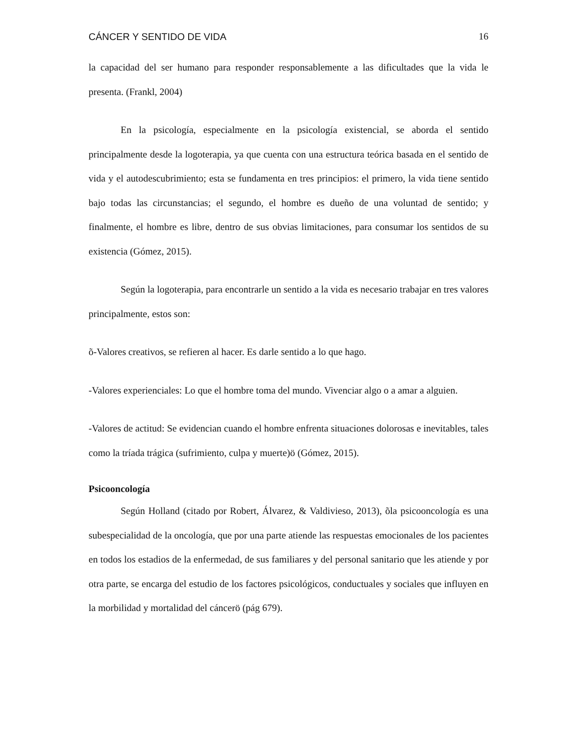CÁNCER Y SENTIDO DE VIDA 16
la capacidad del ser humano para responder responsablemente a las dificultades que la vida le presenta. (Frankl, 2004)
En la psicología, especialmente en la psicología existencial, se aborda el sentido principalmente desde la logoterapia, ya que cuenta con una estructura teórica basada en el sentido de vida y el autodescubrimiento; esta se fundamenta en tres principios: el primero, la vida tiene sentido bajo todas las circunstancias; el segundo, el hombre es dueño de una voluntad de sentido; y finalmente, el hombre es libre, dentro de sus obvias limitaciones, para consumar los sentidos de su existencia (Gómez, 2015).
Según la logoterapia, para encontrarle un sentido a la vida es necesario trabajar en tres valores principalmente, estos son:
õ-Valores creativos, se refieren al hacer. Es darle sentido a lo que hago.
-Valores experienciales: Lo que el hombre toma del mundo. Vivenciar algo o a amar a alguien.
-Valores de actitud: Se evidencian cuando el hombre enfrenta situaciones dolorosas e inevitables, tales como la tríada trágica (sufrimiento, culpa y muerte)ö (Gómez, 2015).
Psicooncología
Según Holland (citado por Robert, Álvarez, & Valdivieso, 2013), õla psicooncología es una subespecialidad de la oncología, que por una parte atiende las respuestas emocionales de los pacientes en todos los estadios de la enfermedad, de sus familiares y del personal sanitario que les atiende y por otra parte, se encarga del estudio de los factores psicológicos, conductuales y sociales que influyen en la morbilidad y mortalidad del cáncerö (pág 679).